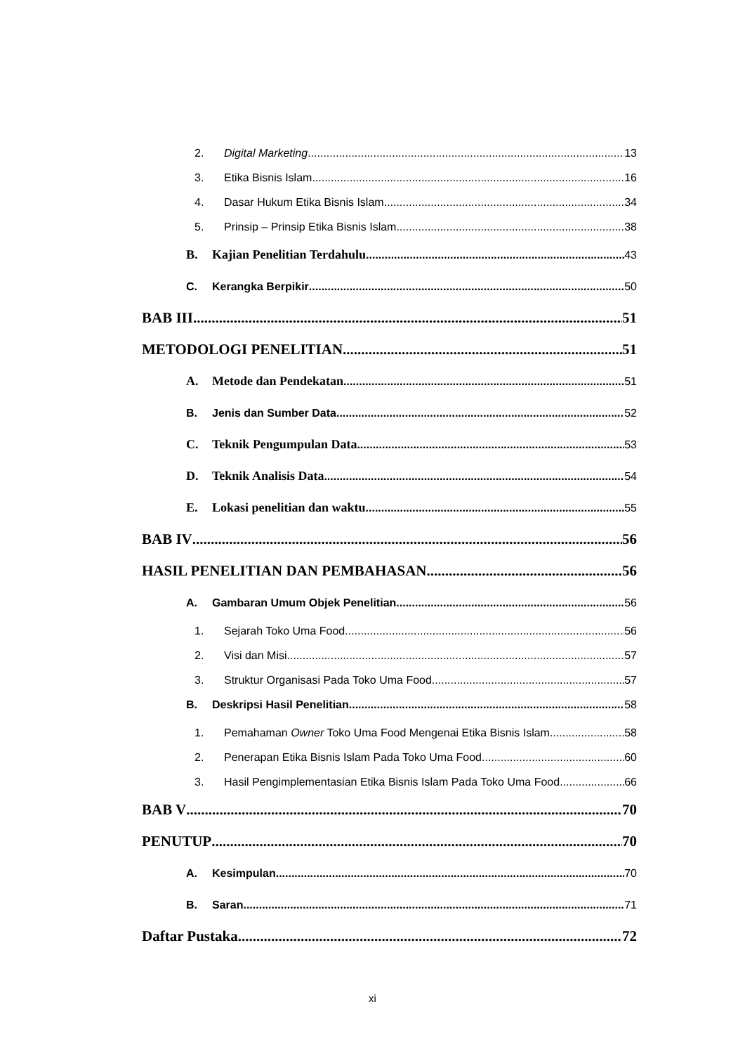2. Digital Marketing 13
3. Etika Bisnis Islam 16
4. Dasar Hukum Etika Bisnis Islam 34
5. Prinsip – Prinsip Etika Bisnis Islam 38
B. Kajian Penelitian Terdahulu 43
C. Kerangka Berpikir 50
BAB III 51
METODOLOGI PENELITIAN 51
A. Metode dan Pendekatan 51
B. Jenis dan Sumber Data 52
C. Teknik Pengumpulan Data 53
D. Teknik Analisis Data 54
E. Lokasi penelitian dan waktu 55
BAB IV 56
HASIL PENELITIAN DAN PEMBAHASAN 56
A. Gambaran Umum Objek Penelitian 56
1. Sejarah Toko Uma Food 56
2. Visi dan Misi 57
3. Struktur Organisasi Pada Toko Uma Food 57
B. Deskripsi Hasil Penelitian 58
1. Pemahaman Owner Toko Uma Food Mengenai Etika Bisnis Islam 58
2. Penerapan Etika Bisnis Islam Pada Toko Uma Food 60
3. Hasil Pengimplementasian Etika Bisnis Islam Pada Toko Uma Food 66
BAB V 70
PENUTUP 70
A. Kesimpulan 70
B. Saran 71
Daftar Pustaka 72
xi